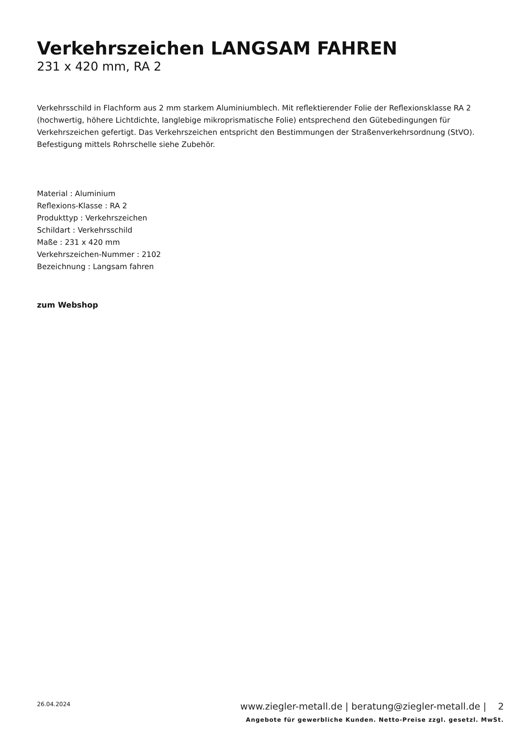Verkehrszeichen LANGSAM FAHREN
231 x 420 mm, RA 2
Verkehrsschild in Flachform aus 2 mm starkem Aluminiumblech. Mit reflektierender Folie der Reflexionsklasse RA 2 (hochwertig, höhere Lichtdichte, langlebige mikroprismatische Folie) entsprechend den Gütebedingungen für Verkehrszeichen gefertigt. Das Verkehrszeichen entspricht den Bestimmungen der Straßenverkehrsordnung (StVO). Befestigung mittels Rohrschelle siehe Zubehör.
Material : Aluminium
Reflexions-Klasse : RA 2
Produkttyp : Verkehrszeichen
Schildart : Verkehrsschild
Maße : 231 x 420 mm
Verkehrszeichen-Nummer : 2102
Bezeichnung : Langsam fahren
zum Webshop
26.04.2024
www.ziegler-metall.de | beratung@ziegler-metall.de | 2
Angebote für gewerbliche Kunden. Netto-Preise zzgl. gesetzl. MwSt.